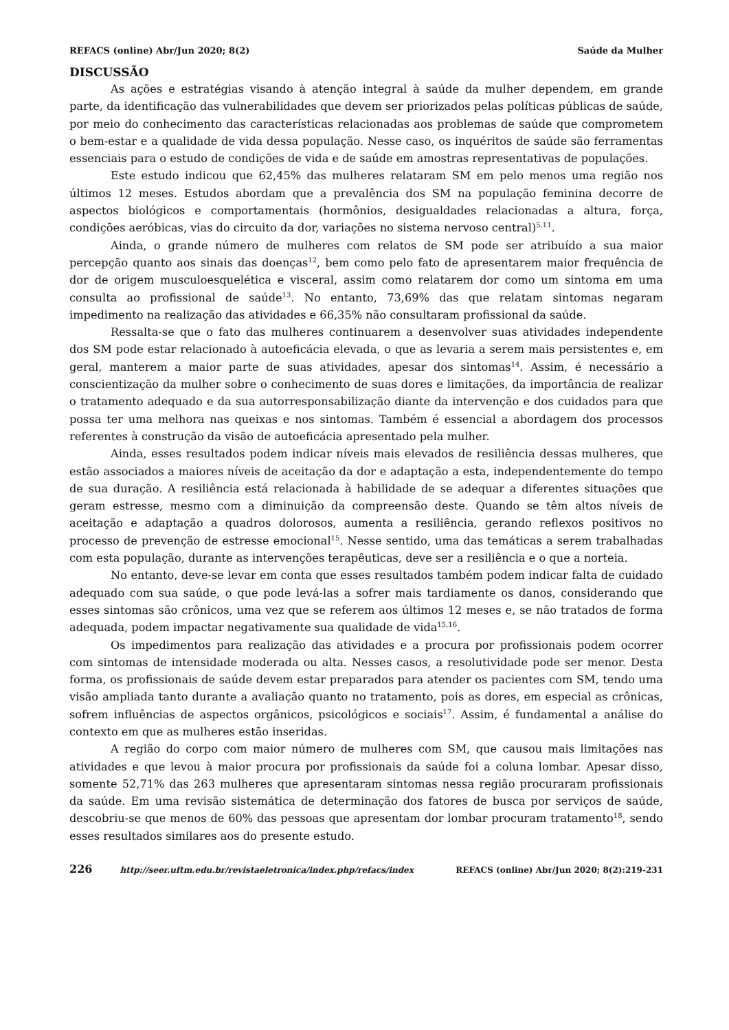REFACS (online) Abr/Jun 2020; 8(2) Saúde da Mulher
DISCUSSÃO
As ações e estratégias visando à atenção integral à saúde da mulher dependem, em grande parte, da identificação das vulnerabilidades que devem ser priorizados pelas políticas públicas de saúde, por meio do conhecimento das características relacionadas aos problemas de saúde que comprometem o bem-estar e a qualidade de vida dessa população. Nesse caso, os inquéritos de saúde são ferramentas essenciais para o estudo de condições de vida e de saúde em amostras representativas de populações.
Este estudo indicou que 62,45% das mulheres relataram SM em pelo menos uma região nos últimos 12 meses. Estudos abordam que a prevalência dos SM na população feminina decorre de aspectos biológicos e comportamentais (hormônios, desigualdades relacionadas a altura, força, condições aeróbicas, vias do circuito da dor, variações no sistema nervoso central)<sup>5,11</sup>.
Ainda, o grande número de mulheres com relatos de SM pode ser atribuído a sua maior percepção quanto aos sinais das doenças<sup>12</sup>, bem como pelo fato de apresentarem maior frequência de dor de origem musculoesquelética e visceral, assim como relatarem dor como um sintoma em uma consulta ao profissional de saúde<sup>13</sup>. No entanto, 73,69% das que relatam sintomas negaram impedimento na realização das atividades e 66,35% não consultaram profissional da saúde.
Ressalta-se que o fato das mulheres continuarem a desenvolver suas atividades independente dos SM pode estar relacionado à autoeficácia elevada, o que as levaria a serem mais persistentes e, em geral, manterem a maior parte de suas atividades, apesar dos sintomas<sup>14</sup>. Assim, é necessário a conscientização da mulher sobre o conhecimento de suas dores e limitações, da importância de realizar o tratamento adequado e da sua autorresponsabilização diante da intervenção e dos cuidados para que possa ter uma melhora nas queixas e nos sintomas. Também é essencial a abordagem dos processos referentes à construção da visão de autoeficácia apresentado pela mulher.
Ainda, esses resultados podem indicar níveis mais elevados de resiliência dessas mulheres, que estão associados a maiores níveis de aceitação da dor e adaptação a esta, independentemente do tempo de sua duração. A resiliência está relacionada à habilidade de se adequar a diferentes situações que geram estresse, mesmo com a diminuição da compreensão deste. Quando se têm altos níveis de aceitação e adaptação a quadros dolorosos, aumenta a resiliência, gerando reflexos positivos no processo de prevenção de estresse emocional<sup>15</sup>. Nesse sentido, uma das temáticas a serem trabalhadas com esta população, durante as intervenções terapêuticas, deve ser a resiliência e o que a norteia.
No entanto, deve-se levar em conta que esses resultados também podem indicar falta de cuidado adequado com sua saúde, o que pode levá-las a sofrer mais tardiamente os danos, considerando que esses sintomas são crônicos, uma vez que se referem aos últimos 12 meses e, se não tratados de forma adequada, podem impactar negativamente sua qualidade de vida<sup>15,16</sup>.
Os impedimentos para realização das atividades e a procura por profissionais podem ocorrer com sintomas de intensidade moderada ou alta. Nesses casos, a resolutividade pode ser menor. Desta forma, os profissionais de saúde devem estar preparados para atender os pacientes com SM, tendo uma visão ampliada tanto durante a avaliação quanto no tratamento, pois as dores, em especial as crônicas, sofrem influências de aspectos orgânicos, psicológicos e sociais<sup>17</sup>. Assim, é fundamental a análise do contexto em que as mulheres estão inseridas.
A região do corpo com maior número de mulheres com SM, que causou mais limitações nas atividades e que levou à maior procura por profissionais da saúde foi a coluna lombar. Apesar disso, somente 52,71% das 263 mulheres que apresentaram sintomas nessa região procuraram profissionais da saúde. Em uma revisão sistemática de determinação dos fatores de busca por serviços de saúde, descobriu-se que menos de 60% das pessoas que apresentam dor lombar procuram tratamento<sup>18</sup>, sendo esses resultados similares aos do presente estudo.
226 http://seer.uftm.edu.br/revistaeletronica/index.php/refacs/index REFACS (online) Abr/Jun 2020; 8(2):219-231